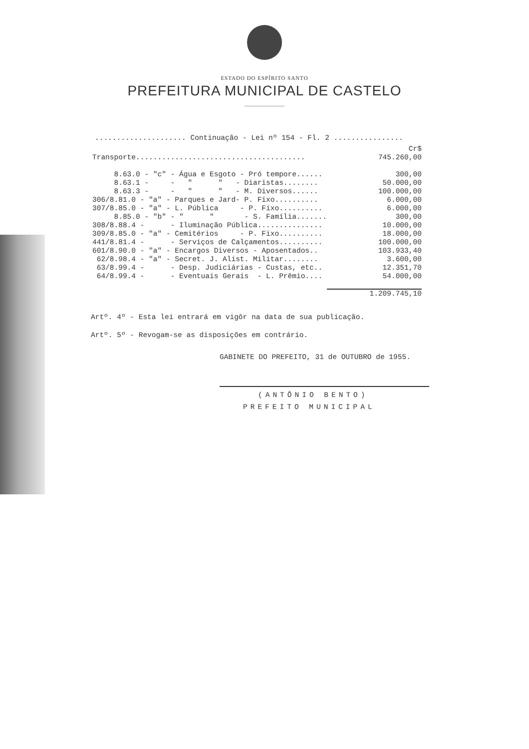ESTADO DO ESPÍRITO SANTO
PREFEITURA MUNICIPAL DE CASTELO
..................... Continuação - Lei nº 154 - Fl. 2 ................
| | Cr$ |
| Transporte....................................... | 745.260,00 |
| 8.63.0 - "c" - Água e Esgoto - Pró tempore...... | 300,00 |
| 8.63.1 - - " " - Diaristas........ | 50.000,00 |
| 8.63.3 - - " " - M. Diversos...... | 100.000,00 |
| 306/8.81.0 - "a" - Parques e Jard- P. Fixo.......... | 6.000,00 |
| 307/8.85.0 - "a" - L. Pública - P. Fixo.......... | 6.000,00 |
| 8.85.0 - "b" - " " - S. Família....... | 300,00 |
| 308/8.88.4 - - Iluminação Pública............... | 10.000,00 |
| 309/8.85.0 - "a" - Cemitérios - P. Fixo.......... | 18.000,00 |
| 441/8.81.4 - - Serviços de Calçamentos.......... | 100.000,00 |
| 601/8.90.0 - "a" - Encargos Diversos - Aposentados.. | 103.933,40 |
| 62/8.98.4 - "a" - Secret. J. Alist. Militar........ | 3.600,00 |
| 63/8.99.4 - - Desp. Judiciárias - Custas, etc.. | 12.351,70 |
| 64/8.99.4 - - Eventuais Gerais - L. Prêmio.... | 54.000,00 |
| | 1.209.745,10 |
Artº. 4º - Esta lei entrará em vigôr na data de sua publicação.
Artº. 5º - Revogam-se as disposições em contrário.
GABINETE DO PREFEITO, 31 de OUTUBRO de 1955.
(ANTÔNIO BENTO)
PREFEITO MUNICIPAL